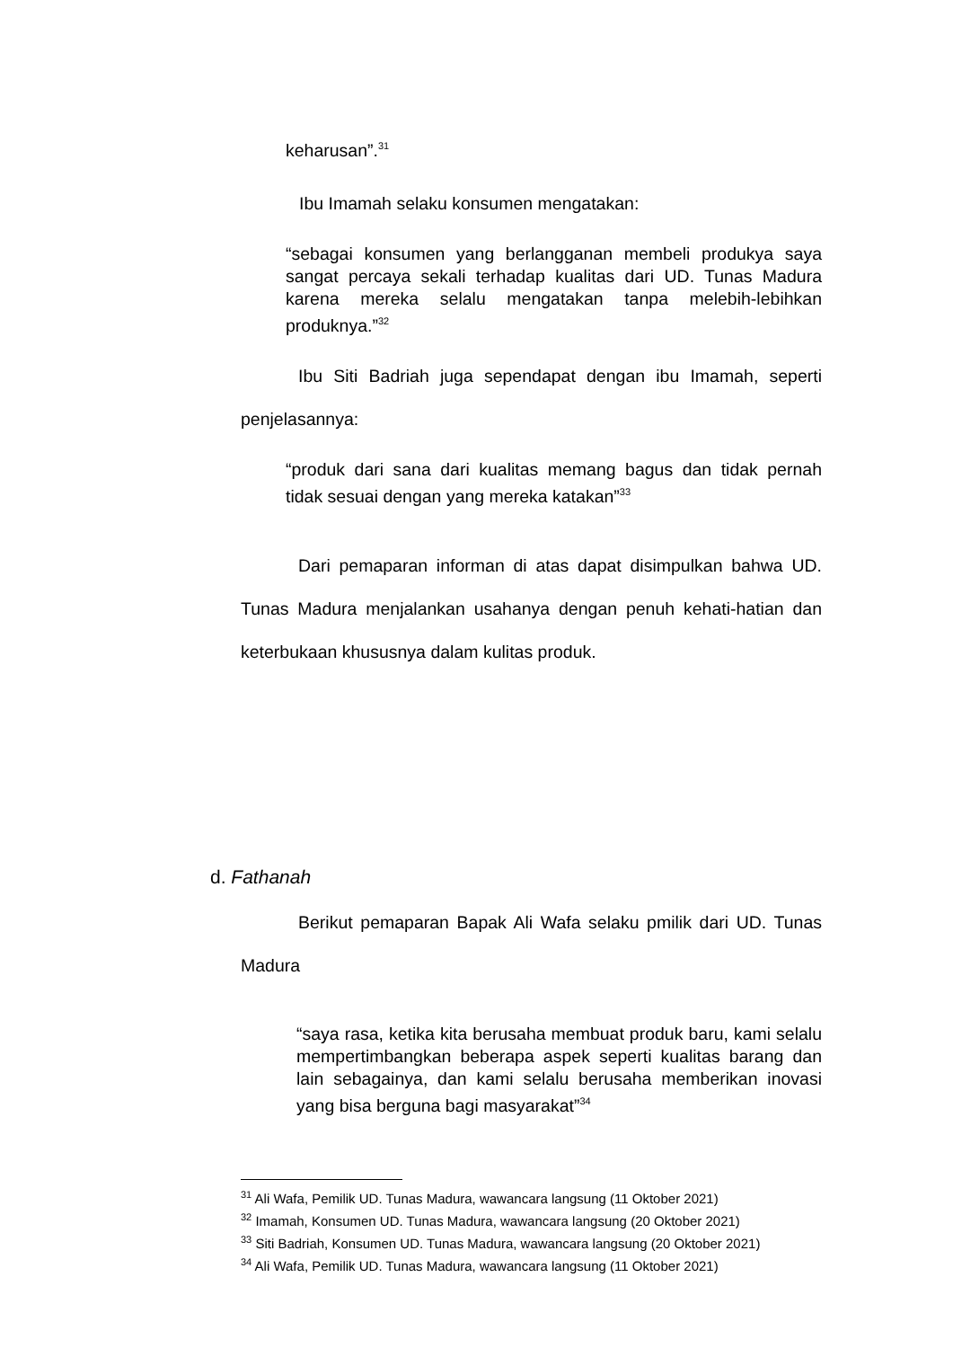keharusan”.<sup>31</sup>
Ibu Imamah selaku konsumen mengatakan:
“sebagai konsumen yang berlangganan membeli produkya saya sangat percaya sekali terhadap kualitas dari UD. Tunas Madura karena mereka selalu mengatakan tanpa melebih-lebihkan produknya.”<sup>32</sup>
Ibu Siti Badriah juga sependapat dengan ibu Imamah, seperti penjelasannya:
“produk dari sana dari kualitas memang bagus dan tidak pernah tidak sesuai dengan yang mereka katakan”<sup>33</sup>
Dari pemaparan informan di atas dapat disimpulkan bahwa UD. Tunas Madura menjalankan usahanya dengan penuh kehati-hatian dan keterbukaan khususnya dalam kulitas produk.
d. Fathanah
Berikut pemaparan Bapak Ali Wafa selaku pmilik dari UD. Tunas Madura
“saya rasa, ketika kita berusaha membuat produk baru, kami selalu mempertimbangkan beberapa aspek seperti kualitas barang dan lain sebagainya, dan kami selalu berusaha memberikan inovasi yang bisa berguna bagi masyarakat”<sup>34</sup>
<sup>31</sup> Ali Wafa, Pemilik UD. Tunas Madura, wawancara langsung (11 Oktober 2021)
<sup>32</sup> Imamah, Konsumen UD. Tunas Madura, wawancara langsung (20 Oktober 2021)
<sup>33</sup> Siti Badriah, Konsumen UD. Tunas Madura, wawancara langsung (20 Oktober 2021)
<sup>34</sup> Ali Wafa, Pemilik UD. Tunas Madura, wawancara langsung (11 Oktober 2021)